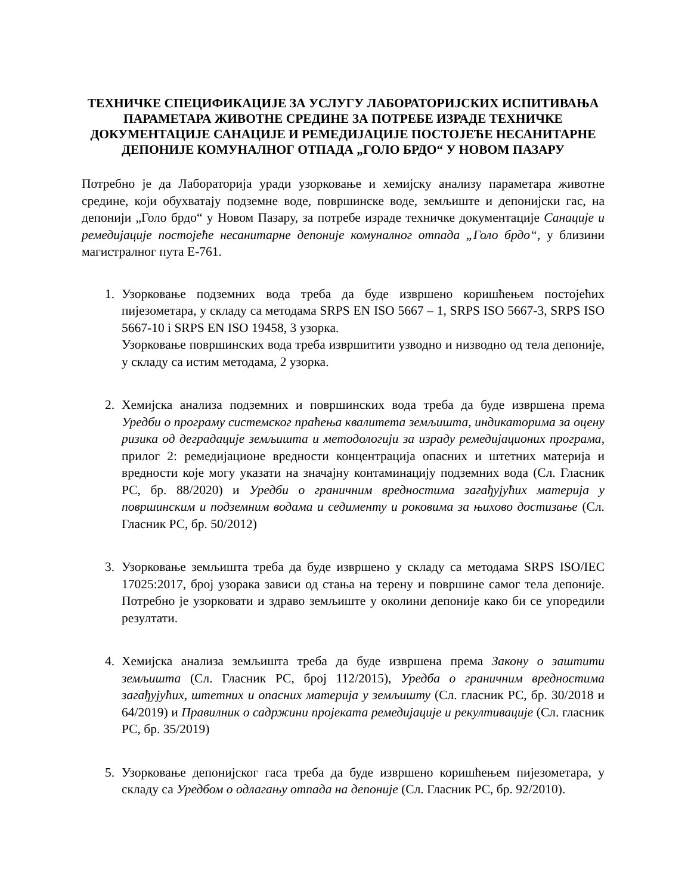ТЕХНИЧКЕ СПЕЦИФИКАЦИЈЕ ЗА УСЛУГУ ЛАБОРАТОРИЈСКИХ ИСПИТИВАЊА ПАРАМЕТАРА ЖИВОТНЕ СРЕДИНЕ ЗА ПОТРЕБЕ ИЗРАДЕ ТЕХНИЧКЕ ДОКУМЕНТАЦИЈЕ САНАЦИЈЕ И РЕМЕДИЈАЦИЈЕ ПОСТОЈЕЋЕ НЕСАНИТАРНЕ ДЕПОНИЈЕ КОМУНАЛНОГ ОТПАДА „ГОЛО БРДО“ У НОВОМ ПАЗАРУ
Потребно је да Лабораторија уради узорковање и хемијску анализу параметара животне средине, који обухватају подземне воде, површинске воде, земљиште и депонијски гас, на депонији „Голо брдо“ у Новом Пазару, за потребе израде техничке документације Санације и ремедијације постојеће несанитарне депоније комуналног отпада „Голо брдо“, у близини магистралног пута Е-761.
1. Узорковање подземних вода треба да буде извршено коришћењем постојећих пијезометара, у складу са методама SRPS EN ISO 5667 – 1, SRPS ISO 5667-3, SRPS ISO 5667-10 i SRPS EN ISO 19458, 3 узорка.
Узорковање површинских вода треба извршитити узводно и низводно од тела депоније, у складу са истим методама, 2 узорка.
2. Хемијска анализа подземних и површинских вода треба да буде извршена према Уредби о програму системског праћења квалитета земљишта, индикаторима за оцену ризика од деградације земљишта и методологији за израду ремедијационих програма, прилог 2: ремедијационе вредности концентрација опасних и штетних материја и вредности које могу указати на значајну контаминацију подземних вода (Сл. Гласник РС, бр. 88/2020) и Уредби о граничним вредностима загађујућих материја у површинским и подземним водама и седименту и роковима за њихово достизање (Сл. Гласник РС, бр. 50/2012)
3. Узорковање земљишта треба да буде извршено у складу са методама SRPS ISO/IEC 17025:2017, број узорака зависи од стања на терену и површине самог тела депоније. Потребно је узорковати и здраво земљиште у околини депоније како би се упоредили резултати.
4. Хемијска анализа земљишта треба да буде извршена према Закону о заштити земљишта (Сл. Гласник РС, број 112/2015), Уредба о граничним вредностима загађујућих, штетних и опасних материја у земљишту (Сл. гласник РС, бр. 30/2018 и 64/2019) и Правилник о садржини пројеката ремедијације и рекултивације (Сл. гласник РС, бр. 35/2019)
5. Узорковање депонијског гаса треба да буде извршено коришћењем пијезометара, у складу са Уредбом о одлагању отпада на депоније (Сл. Гласник РС, бр. 92/2010).